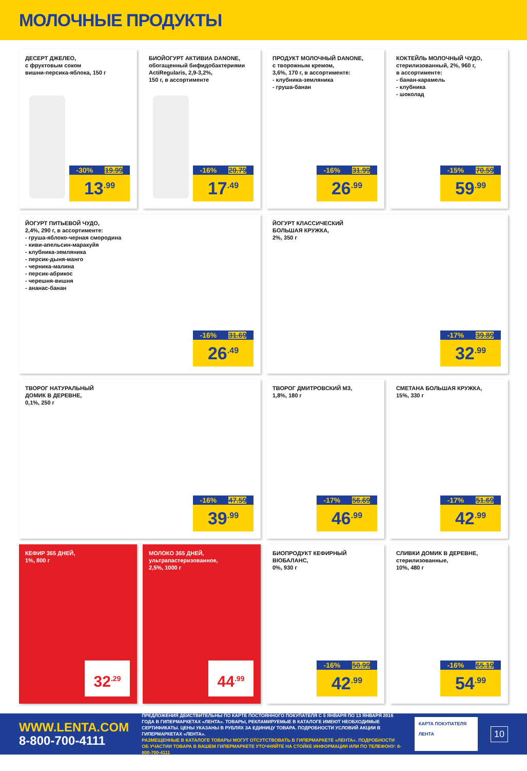МОЛОЧНЫЕ ПРОДУКТЫ
ДЕСЕРТ ДЖЕЛЕО,
с фруктовым соком
вишни-персика-яблока, 150 г
-30% 19.99
13<sup>.99</sup>
БИОЙОГУРТ АКТИВИА DANONE,
обогащенный бифидобактериями
ActiRegularis, 2,9-3,2%,
150 г, в ассортименте
-16% 20.79
17<sup>.49</sup>
ПРОДУКТ МОЛОЧНЫЙ DANONE,
с творожным кремом,
3,6%, 170 г, в ассортименте:
- клубника-земляника
- груша-банан
-16% 31.99
26<sup>.99</sup>
КОКТЕЙЛЬ МОЛОЧНЫЙ ЧУДО,
стерилизованный, 2%, 960 г,
в ассортименте:
- банан-карамель
- клубника
- шоколад
-15% 70.59
59<sup>.99</sup>
ЙОГУРТ ПИТЬЕВОЙ ЧУДО,
2,4%, 290 г, в ассортименте:
- груша-яблоко-черная смородина
- киви-апельсин-маракуйя
- клубника-земляника
- персик-дыня-манго
- черника-малина
- персик-абрикос
- черешня-вишня
- ананас-банан
-16% 31.69
26<sup>.49</sup>
ЙОГУРТ КЛАССИЧЕСКИЙ
БОЛЬШАЯ КРУЖКА,
2%, 350 г
-17% 39.89
32<sup>.99</sup>
ТВОРОГ НАТУРАЛЬНЫЙ
ДОМИК В ДЕРЕВНЕ,
0,1%, 250 г
-16% 47.59
39<sup>.99</sup>
ТВОРОГ ДМИТРОВСКИЙ МЗ,
1,8%, 180 г
-17% 56.69
46<sup>.99</sup>
СМЕТАНА БОЛЬШАЯ КРУЖКА,
15%, 330 г
-17% 51.69
42<sup>.99</sup>
КЕФИР 365 ДНЕЙ,
1%, 800 г
32<sup>.29</sup>
МОЛОКО 365 ДНЕЙ,
ультрапастеризованное,
2,5%, 1000 г
44<sup>.99</sup>
БИОПРОДУКТ КЕФИРНЫЙ
BIOБАЛАНС,
0%, 930 г
-16% 50.99
42<sup>.99</sup>
СЛИВКИ ДОМИК В ДЕРЕВНЕ,
стерилизованные,
10%, 480 г
-16% 65.19
54<sup>.99</sup>
WWW.LENTA.COM
8-800-700-4111
ПРЕДЛОЖЕНИЯ ДЕЙСТВИТЕЛЬНЫ ПО КАРТЕ ПОСТОЯННОГО ПОКУПАТЕЛЯ С 5 ЯНВАРЯ ПО 13 ЯНВАРЯ 2016 ГОДА В ГИПЕРМАРКЕТАХ «ЛЕНТА». ТОВАРЫ, РЕКЛАМИРУЕМЫЕ В КАТАЛОГЕ ИМЕЮТ НЕОБХОДИМЫЕ СЕРТИФИКАТЫ. ЦЕНЫ УКАЗАНЫ В РУБЛЯХ ЗА ЕДИНИЦУ ТОВАРА. ПОДРОБНОСТИ УСЛОВИЙ АКЦИИ В ГИПЕРМАРКЕТАХ «ЛЕНТА».
РАЗМЕЩЕННЫЕ В КАТАЛОГЕ ТОВАРЫ МОГУТ ОТСУТСТВОВАТЬ В ГИПЕРМАРКЕТЕ «ЛЕНТА». ПОДРОБНОСТИ ОБ УЧАСТИИ ТОВАРА В ВАШЕМ ГИПЕРМАРКЕТЕ УТОЧНЯЙТЕ НА СТОЙКЕ ИНФОРМАЦИИ ИЛИ ПО ТЕЛЕФОНУ: 8-800-700-4111
КАРТА ПОКУПАТЕЛЯ
ЛЕНТА
10